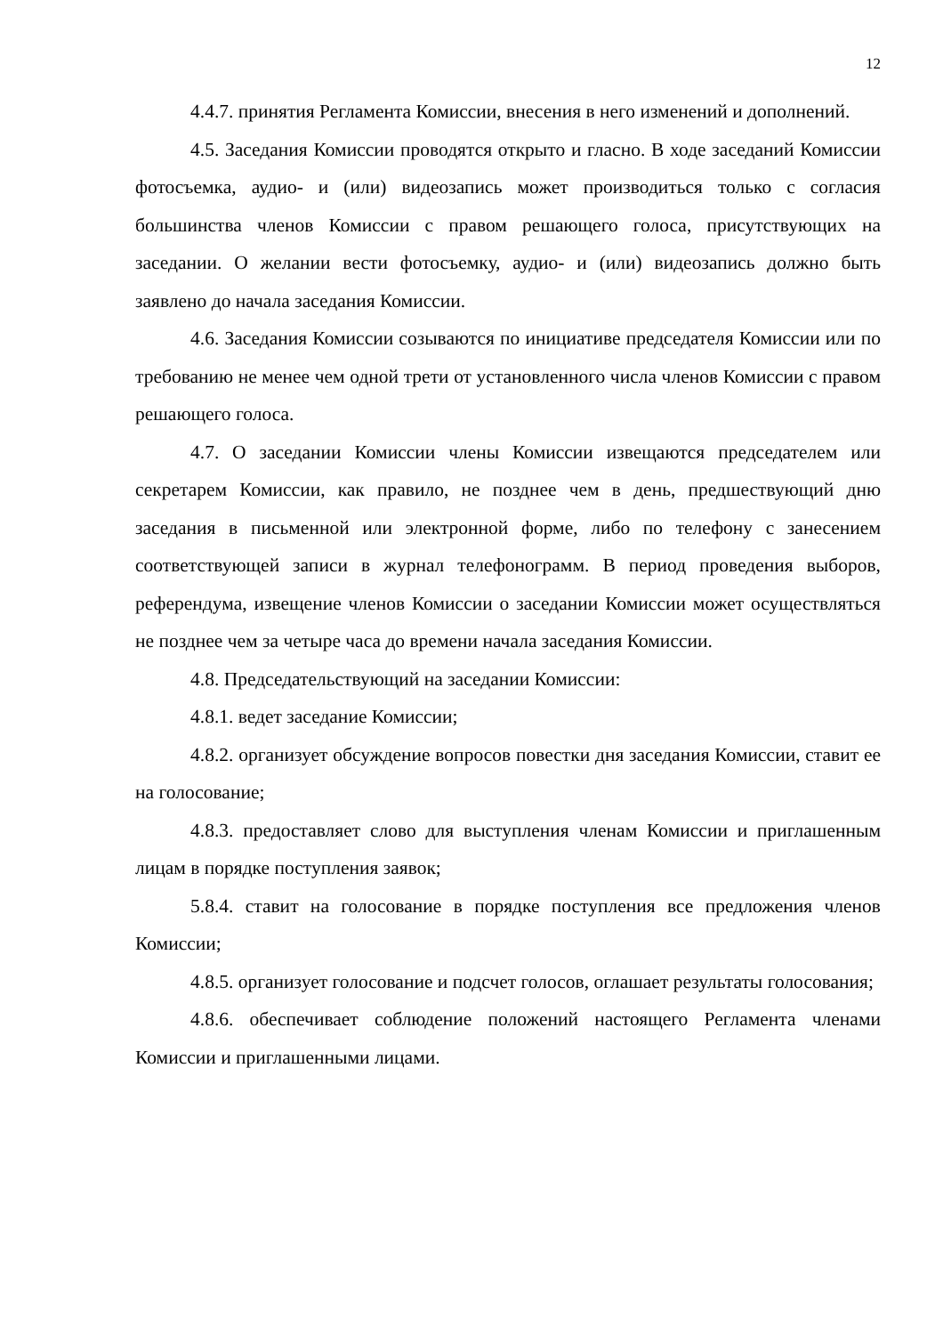12
4.4.7. принятия Регламента Комиссии, внесения в него изменений и дополнений.
4.5. Заседания Комиссии проводятся открыто и гласно. В ходе заседаний Комиссии фотосъемка, аудио- и (или) видеозапись может производиться только с согласия большинства членов Комиссии с правом решающего голоса, присутствующих на заседании. О желании вести фотосъемку, аудио- и (или) видеозапись должно быть заявлено до начала заседания Комиссии.
4.6. Заседания Комиссии созываются по инициативе председателя Комиссии или по требованию не менее чем одной трети от установленного числа членов Комиссии с правом решающего голоса.
4.7. О заседании Комиссии члены Комиссии извещаются председателем или секретарем Комиссии, как правило, не позднее чем в день, предшествующий дню заседания в письменной или электронной форме, либо по телефону с занесением соответствующей записи в журнал телефонограмм. В период проведения выборов, референдума, извещение членов Комиссии о заседании Комиссии может осуществляться не позднее чем за четыре часа до времени начала заседания Комиссии.
4.8. Председательствующий на заседании Комиссии:
4.8.1. ведет заседание Комиссии;
4.8.2. организует обсуждение вопросов повестки дня заседания Комиссии, ставит ее на голосование;
4.8.3. предоставляет слово для выступления членам Комиссии и приглашенным лицам в порядке поступления заявок;
5.8.4. ставит на голосование в порядке поступления все предложения членов Комиссии;
4.8.5. организует голосование и подсчет голосов, оглашает результаты голосования;
4.8.6. обеспечивает соблюдение положений настоящего Регламента членами Комиссии и приглашенными лицами.